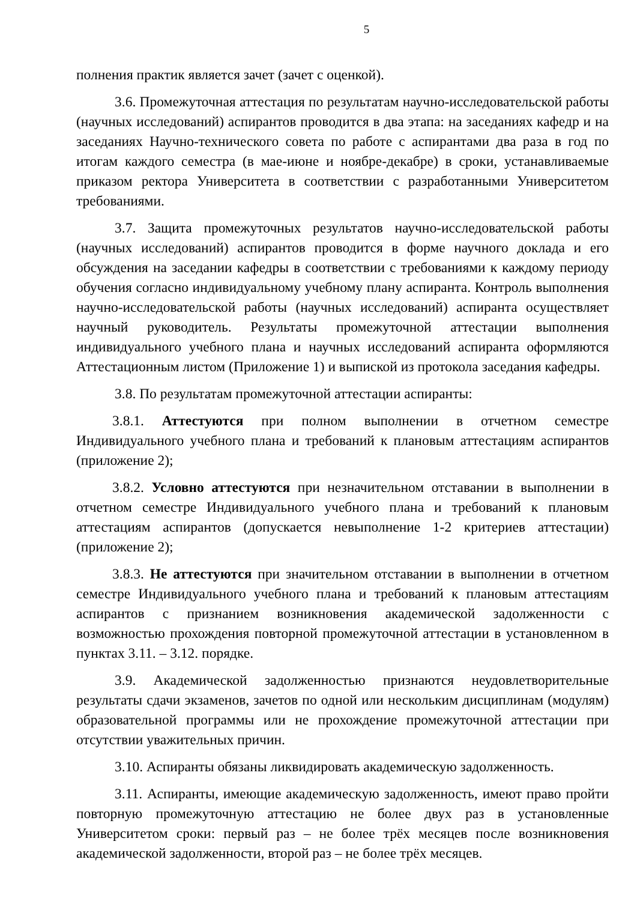5
полнения практик является зачет (зачет с оценкой).
3.6. Промежуточная аттестация по результатам научно-исследовательской работы (научных исследований) аспирантов проводится в два этапа: на заседаниях кафедр и на заседаниях Научно-технического совета по работе с аспирантами два раза в год по итогам каждого семестра (в мае-июне и ноябре-декабре) в сроки, устанавливаемые приказом ректора Университета в соответствии с разработанными Университетом требованиями.
3.7. Защита промежуточных результатов научно-исследовательской работы (научных исследований) аспирантов проводится в форме научного доклада и его обсуждения на заседании кафедры в соответствии с требованиями к каждому периоду обучения согласно индивидуальному учебному плану аспиранта. Контроль выполнения научно-исследовательской работы (научных исследований) аспиранта осуществляет научный руководитель. Результаты промежуточной аттестации выполнения индивидуального учебного плана и научных исследований аспиранта оформляются Аттестационным листом (Приложение 1) и выпиской из протокола заседания кафедры.
3.8. По результатам промежуточной аттестации аспиранты:
3.8.1. Аттестуются при полном выполнении в отчетном семестре Индивидуального учебного плана и требований к плановым аттестациям аспирантов (приложение 2);
3.8.2. Условно аттестуются при незначительном отставании в выполнении в отчетном семестре Индивидуального учебного плана и требований к плановым аттестациям аспирантов (допускается невыполнение 1-2 критериев аттестации) (приложение 2);
3.8.3. Не аттестуются при значительном отставании в выполнении в отчетном семестре Индивидуального учебного плана и требований к плановым аттестациям аспирантов с признанием возникновения академической задолженности с возможностью прохождения повторной промежуточной аттестации в установленном в пунктах 3.11. – 3.12. порядке.
3.9. Академической задолженностью признаются неудовлетворительные результаты сдачи экзаменов, зачетов по одной или нескольким дисциплинам (модулям) образовательной программы или не прохождение промежуточной аттестации при отсутствии уважительных причин.
3.10. Аспиранты обязаны ликвидировать академическую задолженность.
3.11. Аспиранты, имеющие академическую задолженность, имеют право пройти повторную промежуточную аттестацию не более двух раз в установленные Университетом сроки: первый раз – не более трёх месяцев после возникновения академической задолженности, второй раз – не более трёх месяцев.